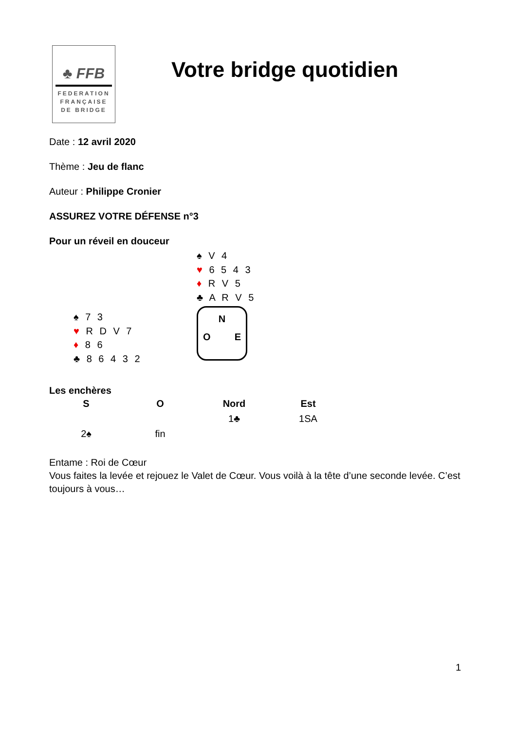♣ FFB
FEDERATION
FRANÇAISE
DE BRIDGE
Votre bridge quotidien
Date : 12 avril 2020
Thème : Jeu de flanc
Auteur : Philippe Cronier
ASSUREZ VOTRE DÉFENSE n°3
Pour un réveil en douceur
♠ V 4
♥ 6 5 4 3
♦ R V 5
♣ A R V 5
♠ 7 3
♥ R D V 7
♦ 8 6
♣ 8 6 4 3 2
N
O E
Les enchères
| S | O | Nord | Est |
| --- | --- | --- | --- |
| | | 1♣ | 1SA |
| 2♠ | fin | | |
Entame : Roi de Cœur
Vous faites la levée et rejouez le Valet de Cœur. Vous voilà à la tête d’une seconde levée. C’est toujours à vous…
1